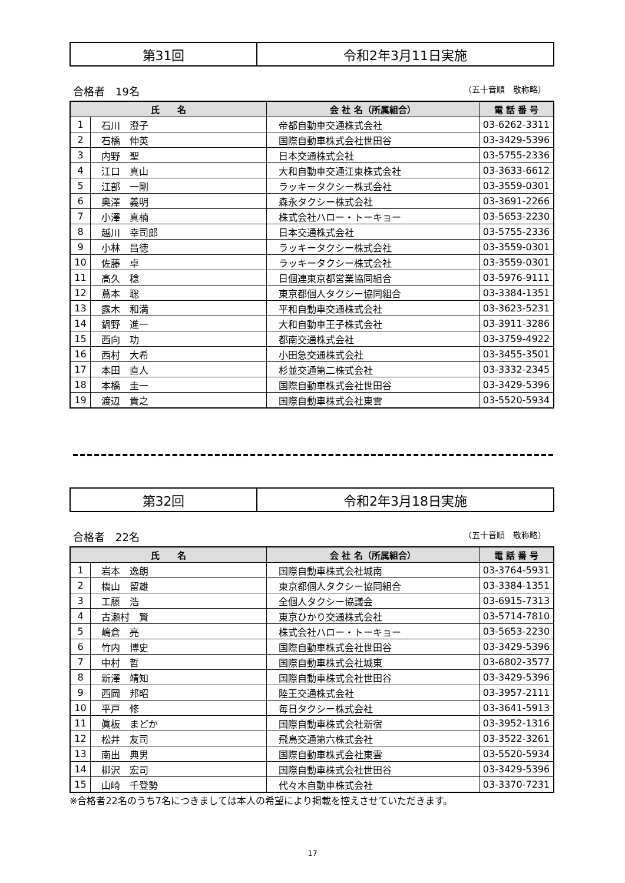| 第31回 | 令和2年3月11日実施 |
合格者　19名 （五十音順　敬称略）
| 氏 名 | | 会 社 名（所属組合） | 電 話 番 号 |
| --- | --- | --- | --- |
| 1 | 石川 澄子 | 帝都自動車交通株式会社 | 03-6262-3311 |
| 2 | 石橋 伸英 | 国際自動車株式会社世田谷 | 03-3429-5396 |
| 3 | 内野 聖 | 日本交通株式会社 | 03-5755-2336 |
| 4 | 江口 真山 | 大和自動車交通江東株式会社 | 03-3633-6612 |
| 5 | 江部 一剛 | ラッキータクシー株式会社 | 03-3559-0301 |
| 6 | 奥澤 義明 | 森永タクシー株式会社 | 03-3691-2266 |
| 7 | 小澤 真楠 | 株式会社ハロー・トーキョー | 03-5653-2230 |
| 8 | 越川 幸司郎 | 日本交通株式会社 | 03-5755-2336 |
| 9 | 小林 昌徳 | ラッキータクシー株式会社 | 03-3559-0301 |
| 10 | 佐藤 卓 | ラッキータクシー株式会社 | 03-3559-0301 |
| 11 | 高久 稔 | 日個連東京都営業協同組合 | 03-5976-9111 |
| 12 | 蔦本 聡 | 東京都個人タクシー協同組合 | 03-3384-1351 |
| 13 | 露木 和満 | 平和自動車交通株式会社 | 03-3623-5231 |
| 14 | 鍋野 進一 | 大和自動車王子株式会社 | 03-3911-3286 |
| 15 | 西向 功 | 都南交通株式会社 | 03-3759-4922 |
| 16 | 西村 大希 | 小田急交通株式会社 | 03-3455-3501 |
| 17 | 本田 直人 | 杉並交通第二株式会社 | 03-3332-2345 |
| 18 | 本橋 圭一 | 国際自動車株式会社世田谷 | 03-3429-5396 |
| 19 | 渡辺 貴之 | 国際自動車株式会社東雲 | 03-5520-5934 |
| 第32回 | 令和2年3月18日実施 |
合格者　22名 （五十音順　敬称略）
| 氏 名 | | 会 社 名（所属組合） | 電 話 番 号 |
| --- | --- | --- | --- |
| 1 | 岩本 逸朗 | 国際自動車株式会社城南 | 03-3764-5931 |
| 2 | 槗山 留雄 | 東京都個人タクシー協同組合 | 03-3384-1351 |
| 3 | 工藤 浩 | 全個人タクシー協議会 | 03-6915-7313 |
| 4 | 古瀬村 賢 | 東京ひかり交通株式会社 | 03-5714-7810 |
| 5 | 嶋倉 亮 | 株式会社ハロー・トーキョー | 03-5653-2230 |
| 6 | 竹内 博史 | 国際自動車株式会社世田谷 | 03-3429-5396 |
| 7 | 中村 哲 | 国際自動車株式会社城東 | 03-6802-3577 |
| 8 | 新澤 靖知 | 国際自動車株式会社世田谷 | 03-3429-5396 |
| 9 | 西岡 邦昭 | 陸王交通株式会社 | 03-3957-2111 |
| 10 | 平戸 修 | 毎日タクシー株式会社 | 03-3641-5913 |
| 11 | 眞板 まどか | 国際自動車株式会社新宿 | 03-3952-1316 |
| 12 | 松井 友司 | 飛鳥交通第六株式会社 | 03-3522-3261 |
| 13 | 南出 典男 | 国際自動車株式会社東雲 | 03-5520-5934 |
| 14 | 柳沢 宏司 | 国際自動車株式会社世田谷 | 03-3429-5396 |
| 15 | 山崎 千登勢 | 代々木自動車株式会社 | 03-3370-7231 |
※合格者22名のうち7名につきましては本人の希望により掲載を控えさせていただきます。
17